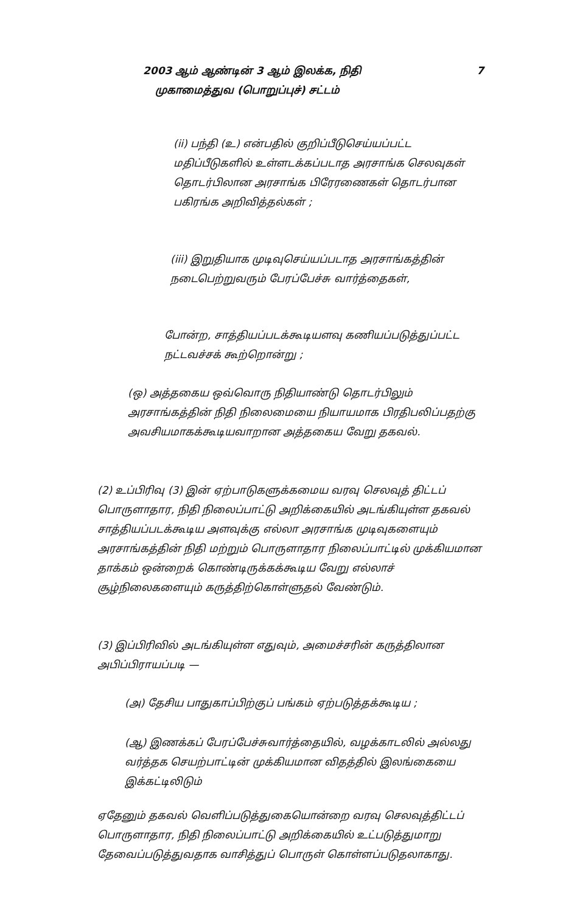2003 ஆம் ஆண்டின் 3 ஆம் இலக்க, நிதி 7
முகாமைத்துவ (பொறுப்புச்) சட்டம்
(ii) பந்தி (உ) என்பதில் குறிப்பீடுசெய்யப்பட்ட மதிப்பீடுகளில் உள்ளடக்கப்படாத அரசாங்க செலவுகள் தொடர்பிலான அரசாங்க பிரேரணைகள் தொடர்பான பகிரங்க அறிவித்தல்கள் ;
(iii) இறுதியாக முடிவுசெய்யப்படாத அரசாங்கத்தின் நடைபெற்றுவரும் பேரப்பேச்சு வார்த்தைகள்,
போன்ற, சாத்தியப்படக்கூடியளவு கணியப்படுத்துப்பட்ட நட்டவச்சக் கூற்றொன்று ;
(ஒ) அத்தகைய ஒவ்வொரு நிதியாண்டு தொடர்பிலும் அரசாங்கத்தின் நிதி நிலைமையை நியாயமாக பிரதிபலிப்பதற்கு அவசியமாகக்கூடியவாறான அத்தகைய வேறு தகவல்.
(2) உப்பிரிவு (3) இன் ஏற்பாடுகளுக்கமைய வரவு செலவுத் திட்டப் பொருளாதார, நிதி நிலைப்பாட்டு அறிக்கையில் அடங்கியுள்ள தகவல் சாத்தியப்படக்கூடிய அளவுக்கு எல்லா அரசாங்க முடிவுகளையும் அரசாங்கத்தின் நிதி மற்றும் பொருளாதார நிலைப்பாட்டில் முக்கியமான தாக்கம் ஒன்றைக் கொண்டிருக்கக்கூடிய வேறு எல்லாச் சூழ்நிலைகளையும் கருத்திற்கொள்ளுதல் வேண்டும்.
(3) இப்பிரிவில் அடங்கியுள்ள எதுவும், அமைச்சரின் கருத்திலான அபிப்பிராயப்படி —
(அ) தேசிய பாதுகாப்பிற்குப் பங்கம் ஏற்படுத்தக்கூடிய ;
(ஆ) இணக்கப் பேரப்பேச்சுவார்த்தையில், வழக்காடலில் அல்லது வர்த்தக செயற்பாட்டின் முக்கியமான விதத்தில் இலங்கையை இக்கட்டிலிடும்
ஏதேனும் தகவல் வெளிப்படுத்துகையொன்றை வரவு செலவுத்திட்டப் பொருளாதார, நிதி நிலைப்பாட்டு அறிக்கையில் உட்படுத்துமாறு தேவைப்படுத்துவதாக வாசித்துப் பொருள் கொள்ளப்படுதலாகாது.